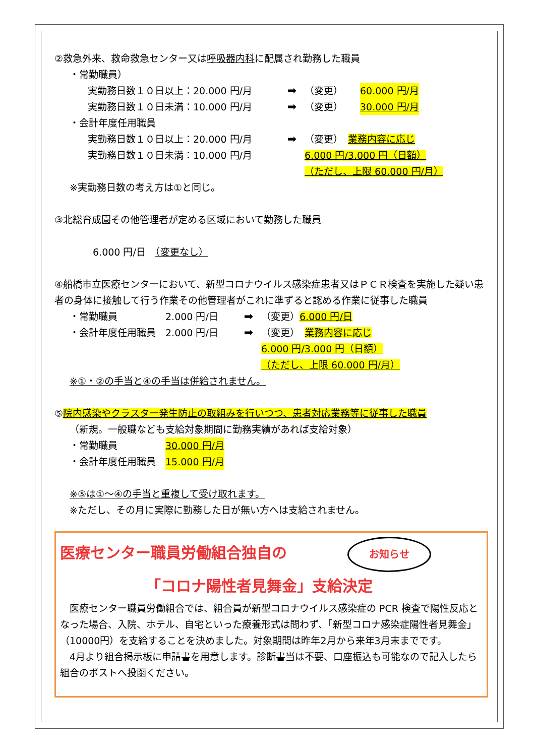②救急外来、救命救急センター又は呼吸器内科に配属され勤務した職員
・常勤職員）
実勤務日数１０日以上：20.000 円/月 ➡ （変更） 60.000 円/月
実勤務日数１０日未満：10.000 円/月 ➡ （変更） 30.000 円/月
・会計年度任用職員
実勤務日数１０日以上：20.000 円/月
実勤務日数１０日未満：10.000 円/月 ➡ （変更）　業務内容に応じ
6.000 円/3.000 円（日額）
（ただし、上限 60.000 円/月）
※実勤務日数の考え方は①と同じ。
③北総育成園その他管理者が定める区域において勤務した職員
6.000 円/日　（変更なし）
④船橋市立医療センターにおいて、新型コロナウイルス感染症患者又はＰＣＲ検査を実施した疑い患者の身体に接触して行う作業その他管理者がこれに準ずると認める作業に従事した職員
・常勤職員 2.000 円/日 ➡ （変更）6.000 円/日
・会計年度任用職員 2.000 円/日 ➡ （変更）　業務内容に応じ
6.000 円/3.000 円（日額）
（ただし、上限 60.000 円/月）
※①・②の手当と④の手当は併給されません。
⑤院内感染やクラスター発生防止の取組みを行いつつ、患者対応業務等に従事した職員
（新規。一般職なども支給対象期間に勤務実績があれば支給対象）
・常勤職員 30.000 円/月
・会計年度任用職員 15.000 円/月
※⑤は①～④の手当と重複して受け取れます。
※ただし、その月に実際に勤務した日が無い方へは支給されません。
医療センター職員労働組合独自の お知らせ
「コロナ陽性者見舞金」支給決定
　医療センター職員労働組合では、組合員が新型コロナウイルス感染症の PCR 検査で陽性反応となった場合、入院、ホテル、自宅といった療養形式は問わず、「新型コロナ感染症陽性者見舞金」（10000円）を支給することを決めました。対象期間は昨年2月から来年3月末までです。
　4月より組合掲示板に申請書を用意します。診断書当は不要、口座振込も可能なので記入したら組合のポストへ投函ください。